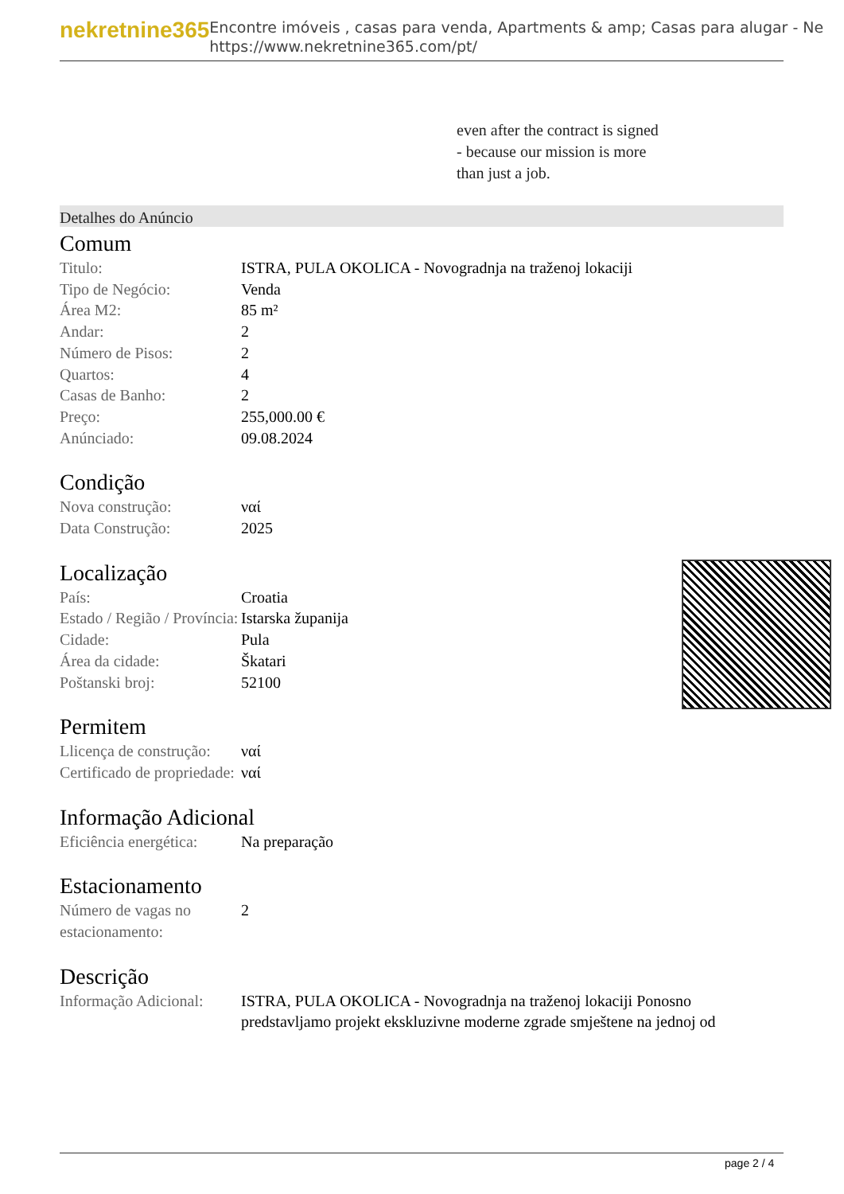nekretnine365
Encontre imóveis , casas para venda, Apartments & amp; Casas para alugar - Ne
https://www.nekretnine365.com/pt/
even after the contract is signed
- because our mission is more
than just a job.
Detalhes do Anúncio
Comum
| Titulo: | ISTRA, PULA OKOLICA - Novogradnja na traženoj lokaciji |
| Tipo de Negócio: | Venda |
| Área M2: | 85 m² |
| Andar: | 2 |
| Número de Pisos: | 2 |
| Quartos: | 4 |
| Casas de Banho: | 2 |
| Preço: | 255,000.00 € |
| Anúnciado: | 09.08.2024 |
Condição
| Nova construção: | ναί |
| Data Construção: | 2025 |
Localização
| País: | Croatia |
| Estado / Região / Província: | Istarska županija |
| Cidade: | Pula |
| Área da cidade: | Škatari |
| Poštanski broj: | 52100 |
Permitem
| Llicença de construção: | ναί |
| Certificado de propriedade: | ναί |
Informação Adicional
| Eficiência energética: | Na preparação |
Estacionamento
| Número de vagas no estacionamento: | 2 |
Descrição
| Informação Adicional: | ISTRA, PULA OKOLICA - Novogradnja na traženoj lokaciji Ponosno predstavljamo projekt ekskluzivne moderne zgrade smještene na jednoj od |
page 2 / 4